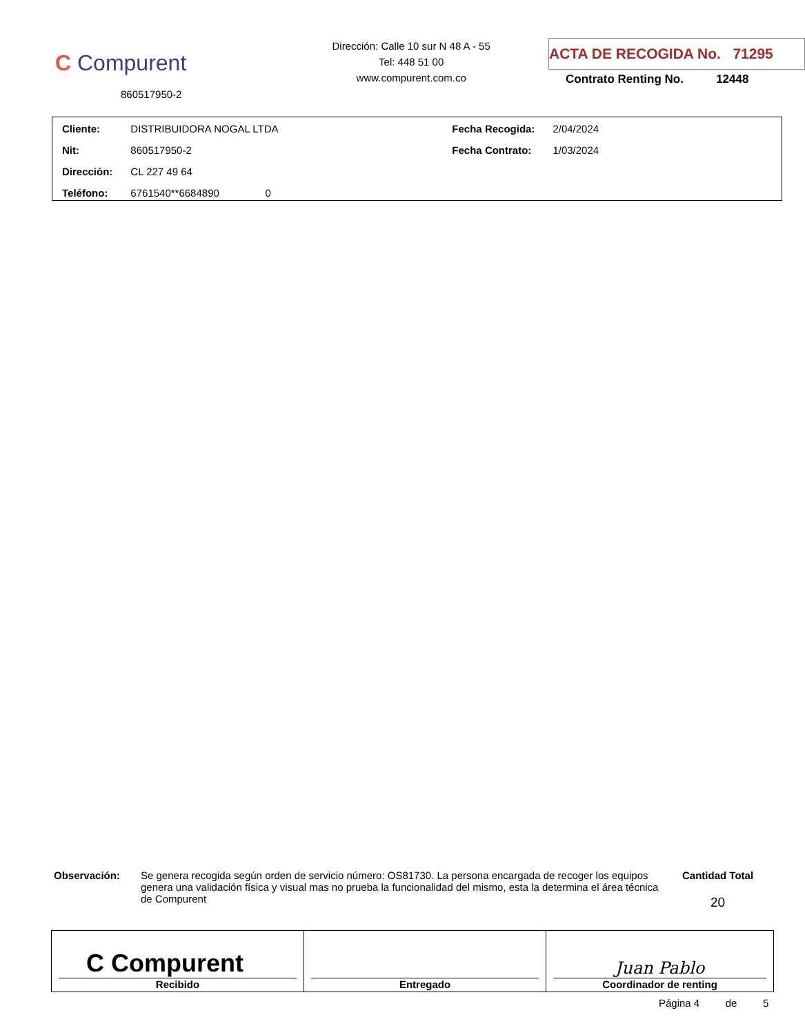C Compurent
860517950-2
Dirección: Calle 10 sur N 48 A - 55
Tel: 448 51 00
www.compurent.com.co
ACTA DE RECOGIDA No. 71295
Contrato Renting No. 12448
| Cliente: | DISTRIBUIDORA NOGAL LTDA | Fecha Recogida: | 2/04/2024 |
| Nit: | 860517950-2 | Fecha Contrato: | 1/03/2024 |
| Dirección: | CL 227 49 64 | | |
| Teléfono: | 6761540**6684890 0 | | |
Observación: Se genera recogida según orden de servicio número: OS81730. La persona encargada de recoger los equipos genera una validación física y visual mas no prueba la funcionalidad del mismo, esta la determina el área técnica de Compurent
Cantidad Total
20
| C Compurent Recibido | Entregado | Juan Pablo Coordinador de renting |
Página 4 de 5